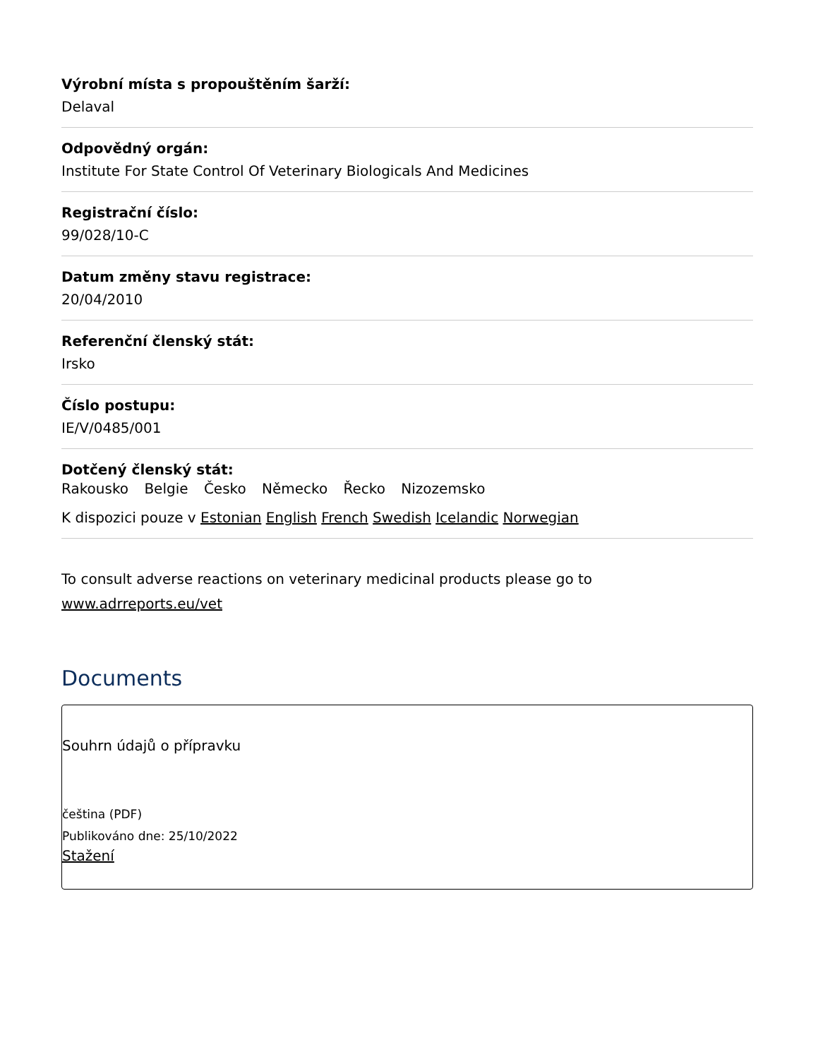Výrobní místa s propouštěním šarží:
Delaval
Odpovědný orgán:
Institute For State Control Of Veterinary Biologicals And Medicines
Registrační číslo:
99/028/10-C
Datum změny stavu registrace:
20/04/2010
Referenční členský stát:
Irsko
Číslo postupu:
IE/V/0485/001
Dotčený členský stát:
Rakousko Belgie Česko Německo Řecko Nizozemsko
K dispozici pouze v Estonian English French Swedish Icelandic Norwegian
To consult adverse reactions on veterinary medicinal products please go to
www.adrreports.eu/vet
Documents
Souhrn údajů o přípravku
čeština (PDF)
Publikováno dne: 25/10/2022
Stažení